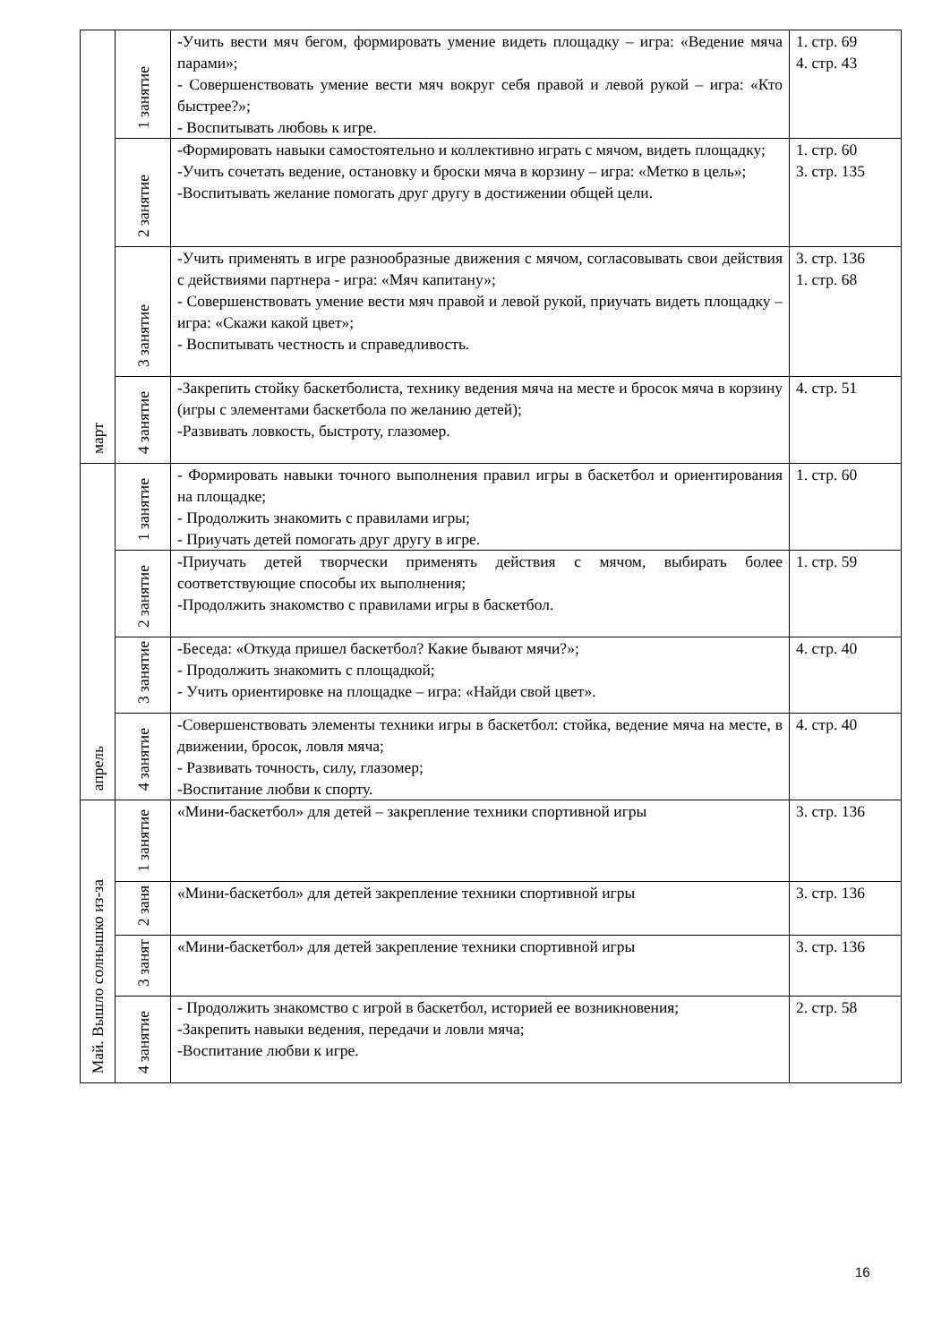| март | 1 занятие | -Учить вести мяч бегом, формировать умение видеть площадку – игра: «Ведение мяча парами»; - Совершенствовать умение вести мяч вокруг себя правой и левой рукой – игра: «Кто быстрее?»; - Воспитывать любовь к игре. | 1. стр. 69 4. стр. 43 |
| | 2 занятие | -Формировать навыки самостоятельно и коллективно играть с мячом, видеть площадку; -Учить сочетать ведение, остановку и броски мяча в корзину – игра: «Метко в цель»; -Воспитывать желание помогать друг другу в достижении общей цели. | 1. стр. 60 3. стр. 135 |
| | 3 занятие | -Учить применять в игре разнообразные движения с мячом, согласовывать свои действия с действиями партнера - игра: «Мяч капитану»; - Совершенствовать умение вести мяч правой и левой рукой, приучать видеть площадку – игра: «Скажи какой цвет»; - Воспитывать честность и справедливость. | 3. стр. 136 1. стр. 68 |
| | 4 занятие | -Закрепить стойку баскетболиста, технику ведения мяча на месте и бросок мяча в корзину (игры с элементами баскетбола по желанию детей); -Развивать ловкость, быстроту, глазомер. | 4. стр. 51 |
| апрель | 1 занятие | - Формировать навыки точного выполнения правил игры в баскетбол и ориентирования на площадке; - Продолжить знакомить с правилами игры; - Приучать детей помогать друг другу в игре. | 1. стр. 60 |
| | 2 занятие | -Приучать детей творчески применять действия с мячом, выбирать более соответствующие способы их выполнения; -Продолжить знакомство с правилами игры в баскетбол. | 1. стр. 59 |
| | 3 занятие | -Беседа: «Откуда пришел баскетбол? Какие бывают мячи?»; - Продолжить знакомить с площадкой; - Учить ориентировке на площадке – игра: «Найди свой цвет». | 4. стр. 40 |
| | 4 занятие | -Совершенствовать элементы техники игры в баскетбол: стойка, ведение мяча на месте, в движении, бросок, ловля мяча; - Развивать точность, силу, глазомер; -Воспитание любви к спорту. | 4. стр. 40 |
| Май. Вышло солнышко из-за | 1 занятие | «Мини-баскетбол» для детей – закрепление техники спортивной игры | 3. стр. 136 |
| | 2 заня | «Мини-баскетбол» для детей закрепление техники спортивной игры | 3. стр. 136 |
| | 3 занят | «Мини-баскетбол» для детей закрепление техники спортивной игры | 3. стр. 136 |
| | 4 занятие | - Продолжить знакомство с игрой в баскетбол, историей ее возникновения; -Закрепить навыки ведения, передачи и ловли мяча; -Воспитание любви к игре. | 2. стр. 58 |
16